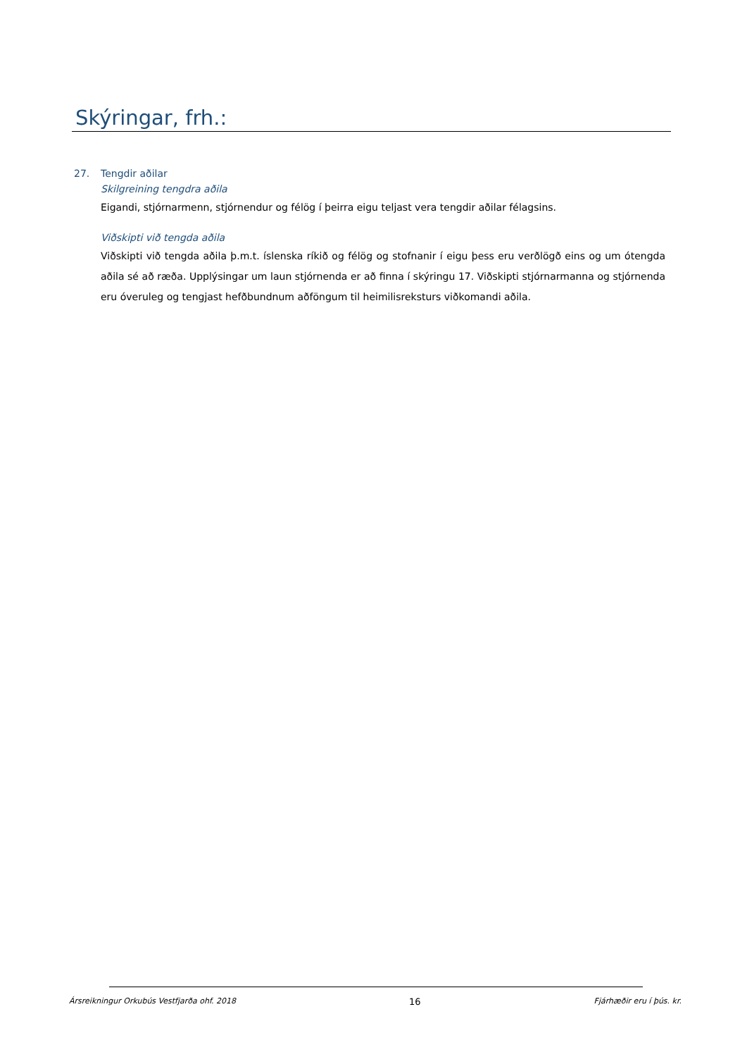Skýringar, frh.:
27. Tengdir aðilar
Skilgreining tengdra aðila
Eigandi, stjórnarmenn, stjórnendur og félög í þeirra eigu teljast vera tengdir aðilar félagsins.
Viðskipti við tengda aðila
Viðskipti við tengda aðila þ.m.t. íslenska ríkið og félög og stofnanir í eigu þess eru verðlögð eins og um ótengda aðila sé að ræða. Upplýsingar um laun stjórnenda er að finna í skýringu 17. Viðskipti stjórnarmanna og stjórnenda eru óveruleg og tengjast hefðbundnum aðföngum til heimilisreksturs viðkomandi aðila.
Ársreikningur Orkubús Vestfjarða ohf. 2018 16 Fjárhæðir eru í þús. kr.